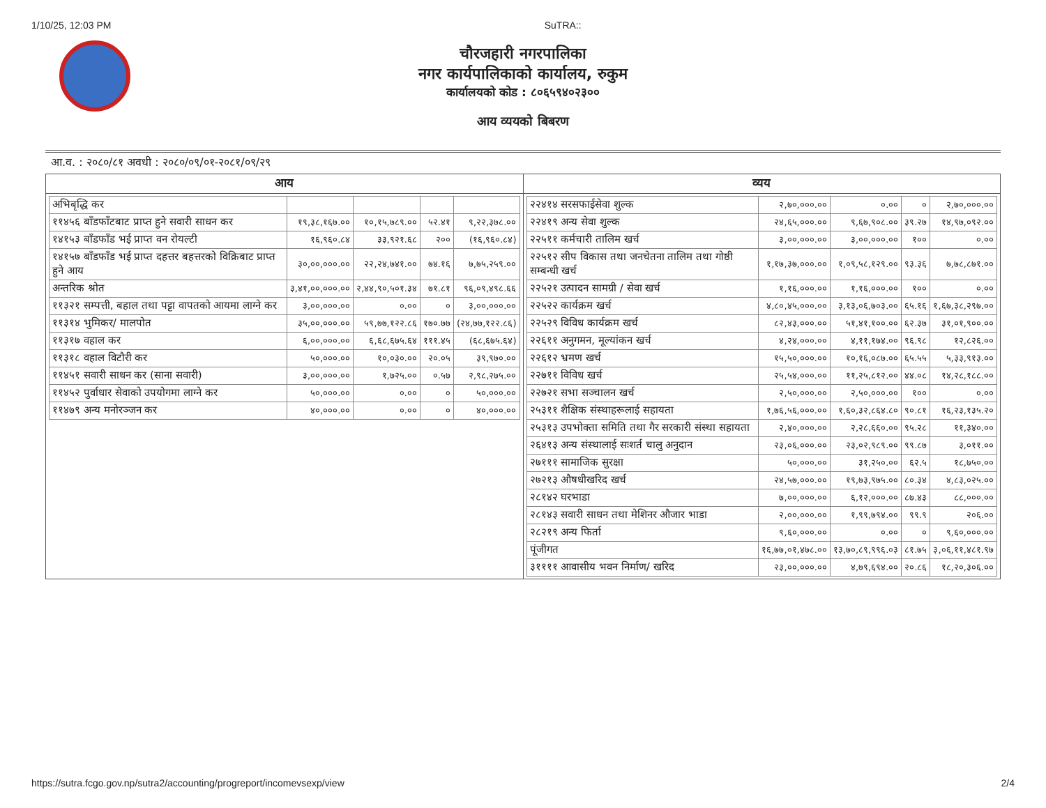1/10/25, 12:03 PM SuTRA::
चौरजहारी नगरपालिका
नगर कार्यपालिकाको कार्यालय, रुकुम
कार्यालयको कोड : ८०६५९४०२३००
आय व्ययको बिबरण
आ.व. : २०८०/८१ अवधी : २०८०/०९/०१-२०८१/०९/२९
आय
| अभिबृद्धि कर | | | | |
| ११४५६ बाँडफाँटबाट प्राप्त हुने सवारी साधन कर | १९,३८,१६७.०० | १०,१५,७८९.०० | ५२.४१ | ९,२२,३७८.०० |
| १४१५३ बाँडफाँड भई प्राप्त वन रोयल्टी | १६,९६०.८४ | ३३,९२१.६८ | २०० | (१६,९६०.८४) |
| १४१५७ बाँडफाँड भई प्राप्त दहत्तर बहत्तरको विक्रिबाट प्राप्त हुने आय | ३०,००,०००.०० | २२,२४,७४१.०० | ७४.१६ | ७,७५,२५९.०० |
| अन्तरिक श्रोत | ३,४१,००,०००.०० | २,४४,९०,५०१.३४ | ७१.८१ | ९६,०९,४९८.६६ |
| ११३२१ सम्पत्ती, बहाल तथा पट्टा वापतको आयमा लाग्ने कर | ३,००,०००.०० | ०.०० | ० | ३,००,०००.०० |
| ११३१४ भुमिकर/ मालपोत | ३५,००,०००.०० | ५९,७७,१२२.८६ | १७०.७७ | (२४,७७,१२२.८६) |
| ११३१७ वहाल कर | ६,००,०००.०० | ६,६८,६७५.६४ | १११.४५ | (६८,६७५.६४) |
| ११३१८ वहाल विटौरी कर | ५०,०००.०० | १०,०३०.०० | २०.०५ | ३९,९७०.०० |
| ११४५१ सवारी साधन कर (साना सवारी) | ३,००,०००.०० | १,७२५.०० | ०.५७ | २,९८,२७५.०० |
| ११४५२ पुर्वाधार सेवाको उपयोगमा लाग्ने कर | ५०,०००.०० | ०.०० | ० | ५०,०००.०० |
| ११४७९ अन्य मनोरञ्जन कर | ४०,०००.०० | ०.०० | ० | ४०,०००.०० |
व्यय
| २२४१४ सरसफाईसेवा शुल्क | २,७०,०००.०० | ०.०० | ० | २,७०,०००.०० |
| २२४१९ अन्य सेवा शुल्क | २४,६५,०००.०० | ९,६७,९०८.०० | ३९.२७ | १४,९७,०९२.०० |
| २२५११ कर्मचारी तालिम खर्च | ३,००,०००.०० | ३,००,०००.०० | १०० | ०.०० |
| २२५१२ सीप विकास तथा जनचेतना तालिम तथा गोष्ठी सम्बन्धी खर्च | १,१७,३७,०००.०० | १,०९,५८,१२९.०० | ९३.३६ | ७,७८,८७१.०० |
| २२५२१ उत्पादन सामग्री / सेवा खर्च | १,१६,०००.०० | १,१६,०००.०० | १०० | ०.०० |
| २२५२२ कार्यक्रम खर्च | ४,८०,४५,०००.०० | ३,१३,०६,७०३.०० | ६५.१६ | १,६७,३८,२९७.०० |
| २२५२९ विविध कार्यक्रम खर्च | ८२,४३,०००.०० | ५१,४१,१००.०० | ६२.३७ | ३१,०१,९००.०० |
| २२६११ अनुगमन, मूल्यांकन खर्च | ४,२४,०००.०० | ४,११,१७४.०० | ९६.९८ | १२,८२६.०० |
| २२६१२ भ्रमण खर्च | १५,५०,०००.०० | १०,१६,०८७.०० | ६५.५५ | ५,३३,९१३.०० |
| २२७११ विविध खर्च | २५,५४,०००.०० | ११,२५,८१२.०० | ४४.०८ | १४,२८,१८८.०० |
| २२७२१ सभा सञ्चालन खर्च | २,५०,०००.०० | २,५०,०००.०० | १०० | ०.०० |
| २५३११ शैक्षिक संस्थाहरूलाई सहायता | १,७६,५६,०००.०० | १,६०,३२,८६४.८० | ९०.८१ | १६,२३,१३५.२० |
| २५३१३ उपभोक्ता समिति तथा गैर सरकारी संस्था सहायता | २,४०,०००.०० | २,२८,६६०.०० | ९५.२८ | ११,३४०.०० |
| २६४१३ अन्य संस्थालाई सःशर्त चालु अनुदान | २३,०६,०००.०० | २३,०२,९८९.०० | ९९.८७ | ३,०११.०० |
| २७१११ सामाजिक सुरक्षा | ५०,०००.०० | ३१,२५०.०० | ६२.५ | १८,७५०.०० |
| २७२१३ औषधीखरिद खर्च | २४,५७,०००.०० | १९,७३,९७५.०० | ८०.३४ | ४,८३,०२५.०० |
| २८१४२ घरभाडा | ७,००,०००.०० | ६,१२,०००.०० | ८७.४३ | ८८,०००.०० |
| २८१४३ सवारी साधन तथा मेशिनर औजार भाडा | २,००,०००.०० | १,९९,७९४.०० | ९९.९ | २०६.०० |
| २८२१९ अन्य फिर्ता | ९,६०,०००.०० | ०.०० | ० | ९,६०,०००.०० |
| पूंजीगत | १६,७७,०१,४७८.०० | १३,७०,८९,९९६.०३ | ८१.७५ | ३,०६,११,४८१.९७ |
| ३११११ आवासीय भवन निर्माण/ खरिद | २३,००,०००.०० | ४,७९,६९४.०० | २०.८६ | १८,२०,३०६.०० |
https://sutra.fcgo.gov.np/sutra2/accounting/progreport/incomevsexp/view 2/4